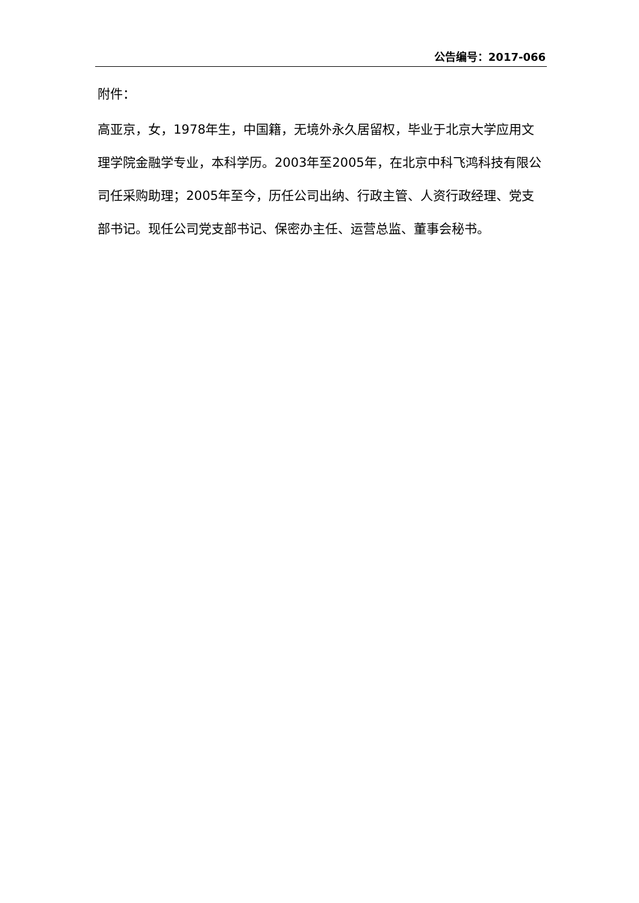公告编号：2017-066
附件：
高亚京，女，1978年生，中国籍，无境外永久居留权，毕业于北京大学应用文理学院金融学专业，本科学历。2003年至2005年，在北京中科飞鸿科技有限公司任采购助理；2005年至今，历任公司出纳、行政主管、人资行政经理、党支部书记。现任公司党支部书记、保密办主任、运营总监、董事会秘书。